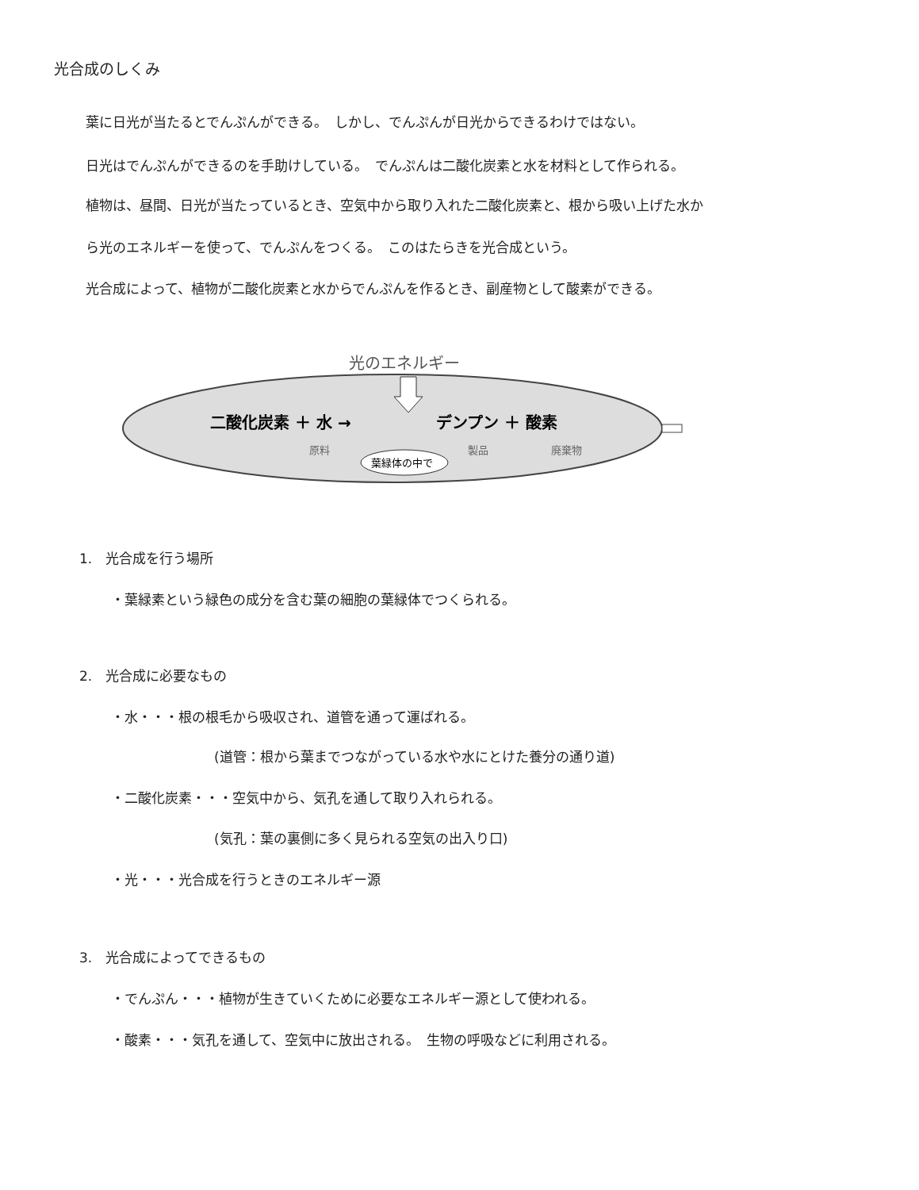光合成のしくみ
葉に日光が当たるとでんぷんができる。　しかし、でんぷんが日光からできるわけではない。
日光はでんぷんができるのを手助けしている。　でんぷんは二酸化炭素と水を材料として作られる。
植物は、昼間、日光が当たっているとき、空気中から取り入れた二酸化炭素と、根から吸い上げた水か
ら光のエネルギーを使って、でんぷんをつくる。　このはたらきを光合成という。
光合成によって、植物が二酸化炭素と水からでんぷんを作るとき、副産物として酸素ができる。
光のエネルギー
二酸化炭素 ＋ 水 →
デンプン ＋ 酸素
原料
製品
廃棄物
葉緑体の中で
1.　光合成を行う場所
・葉緑素という緑色の成分を含む葉の細胞の葉緑体でつくられる。
2.　光合成に必要なもの
・水・・・根の根毛から吸収され、道管を通って運ばれる。
(道管：根から葉までつながっている水や水にとけた養分の通り道)
・二酸化炭素・・・空気中から、気孔を通して取り入れられる。
(気孔：葉の裏側に多く見られる空気の出入り口)
・光・・・光合成を行うときのエネルギー源
3.　光合成によってできるもの
・でんぷん・・・植物が生きていくために必要なエネルギー源として使われる。
・酸素・・・気孔を通して、空気中に放出される。　生物の呼吸などに利用される。